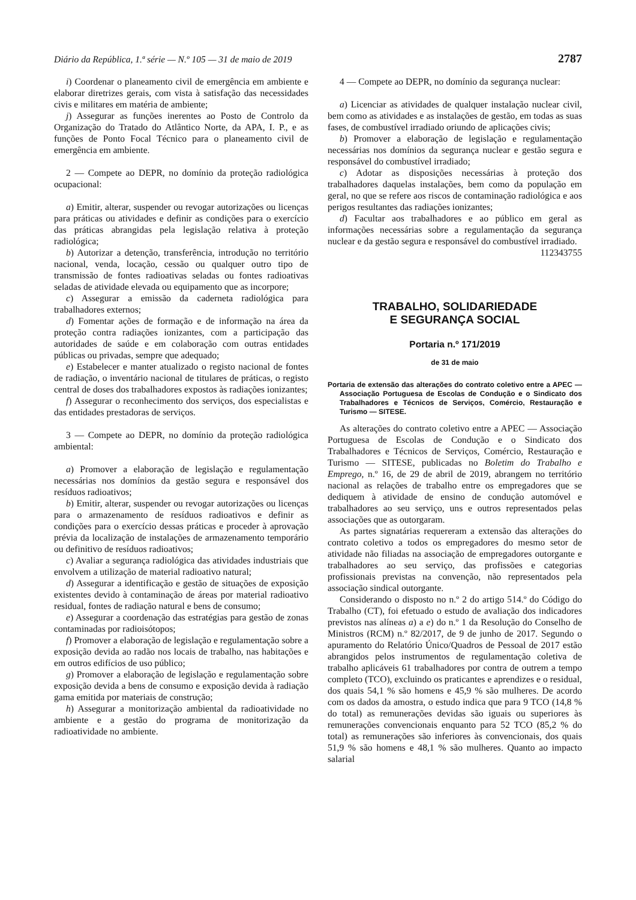Diário da República, 1.ª série — N.º 105 — 31 de maio de 2019 2787
i) Coordenar o planeamento civil de emergência em ambiente e elaborar diretrizes gerais, com vista à satisfação das necessidades civis e militares em matéria de ambiente;
j) Assegurar as funções inerentes ao Posto de Controlo da Organização do Tratado do Atlântico Norte, da APA, I. P., e as funções de Ponto Focal Técnico para o planeamento civil de emergência em ambiente.
2 — Compete ao DEPR, no domínio da proteção radiológica ocupacional:
a) Emitir, alterar, suspender ou revogar autorizações ou licenças para práticas ou atividades e definir as condições para o exercício das práticas abrangidas pela legislação relativa à proteção radiológica;
b) Autorizar a detenção, transferência, introdução no território nacional, venda, locação, cessão ou qualquer outro tipo de transmissão de fontes radioativas seladas ou fontes radioativas seladas de atividade elevada ou equipamento que as incorpore;
c) Assegurar a emissão da caderneta radiológica para trabalhadores externos;
d) Fomentar ações de formação e de informação na área da proteção contra radiações ionizantes, com a participação das autoridades de saúde e em colaboração com outras entidades públicas ou privadas, sempre que adequado;
e) Estabelecer e manter atualizado o registo nacional de fontes de radiação, o inventário nacional de titulares de práticas, o registo central de doses dos trabalhadores expostos às radiações ionizantes;
f) Assegurar o reconhecimento dos serviços, dos especialistas e das entidades prestadoras de serviços.
3 — Compete ao DEPR, no domínio da proteção radiológica ambiental:
a) Promover a elaboração de legislação e regulamentação necessárias nos domínios da gestão segura e responsável dos resíduos radioativos;
b) Emitir, alterar, suspender ou revogar autorizações ou licenças para o armazenamento de resíduos radioativos e definir as condições para o exercício dessas práticas e proceder à aprovação prévia da localização de instalações de armazenamento temporário ou definitivo de resíduos radioativos;
c) Avaliar a segurança radiológica das atividades industriais que envolvem a utilização de material radioativo natural;
d) Assegurar a identificação e gestão de situações de exposição existentes devido à contaminação de áreas por material radioativo residual, fontes de radiação natural e bens de consumo;
e) Assegurar a coordenação das estratégias para gestão de zonas contaminadas por radioisótopos;
f) Promover a elaboração de legislação e regulamentação sobre a exposição devida ao radão nos locais de trabalho, nas habitações e em outros edifícios de uso público;
g) Promover a elaboração de legislação e regulamentação sobre exposição devida a bens de consumo e exposição devida à radiação gama emitida por materiais de construção;
h) Assegurar a monitorização ambiental da radioatividade no ambiente e a gestão do programa de monitorização da radioatividade no ambiente.
4 — Compete ao DEPR, no domínio da segurança nuclear:
a) Licenciar as atividades de qualquer instalação nuclear civil, bem como as atividades e as instalações de gestão, em todas as suas fases, de combustível irradiado oriundo de aplicações civis;
b) Promover a elaboração de legislação e regulamentação necessárias nos domínios da segurança nuclear e gestão segura e responsável do combustível irradiado;
c) Adotar as disposições necessárias à proteção dos trabalhadores daquelas instalações, bem como da população em geral, no que se refere aos riscos de contaminação radiológica e aos perigos resultantes das radiações ionizantes;
d) Facultar aos trabalhadores e ao público em geral as informações necessárias sobre a regulamentação da segurança nuclear e da gestão segura e responsável do combustível irradiado.
112343755
TRABALHO, SOLIDARIEDADE
E SEGURANÇA SOCIAL
Portaria n.º 171/2019
de 31 de maio
Portaria de extensão das alterações do contrato coletivo entre a APEC — Associação Portuguesa de Escolas de Condução e o Sindicato dos Trabalhadores e Técnicos de Serviços, Comércio, Restauração e Turismo — SITESE.
As alterações do contrato coletivo entre a APEC — Associação Portuguesa de Escolas de Condução e o Sindicato dos Trabalhadores e Técnicos de Serviços, Comércio, Restauração e Turismo — SITESE, publicadas no Boletim do Trabalho e Emprego, n.º 16, de 29 de abril de 2019, abrangem no território nacional as relações de trabalho entre os empregadores que se dediquem à atividade de ensino de condução automóvel e trabalhadores ao seu serviço, uns e outros representados pelas associações que as outorgaram.
As partes signatárias requereram a extensão das alterações do contrato coletivo a todos os empregadores do mesmo setor de atividade não filiadas na associação de empregadores outorgante e trabalhadores ao seu serviço, das profissões e categorias profissionais previstas na convenção, não representados pela associação sindical outorgante.
Considerando o disposto no n.º 2 do artigo 514.º do Código do Trabalho (CT), foi efetuado o estudo de avaliação dos indicadores previstos nas alíneas a) a e) do n.º 1 da Resolução do Conselho de Ministros (RCM) n.º 82/2017, de 9 de junho de 2017. Segundo o apuramento do Relatório Único/Quadros de Pessoal de 2017 estão abrangidos pelos instrumentos de regulamentação coletiva de trabalho aplicáveis 61 trabalhadores por contra de outrem a tempo completo (TCO), excluindo os praticantes e aprendizes e o residual, dos quais 54,1 % são homens e 45,9 % são mulheres. De acordo com os dados da amostra, o estudo indica que para 9 TCO (14,8 % do total) as remunerações devidas são iguais ou superiores às remunerações convencionais enquanto para 52 TCO (85,2 % do total) as remunerações são inferiores às convencionais, dos quais 51,9 % são homens e 48,1 % são mulheres. Quanto ao impacto salarial